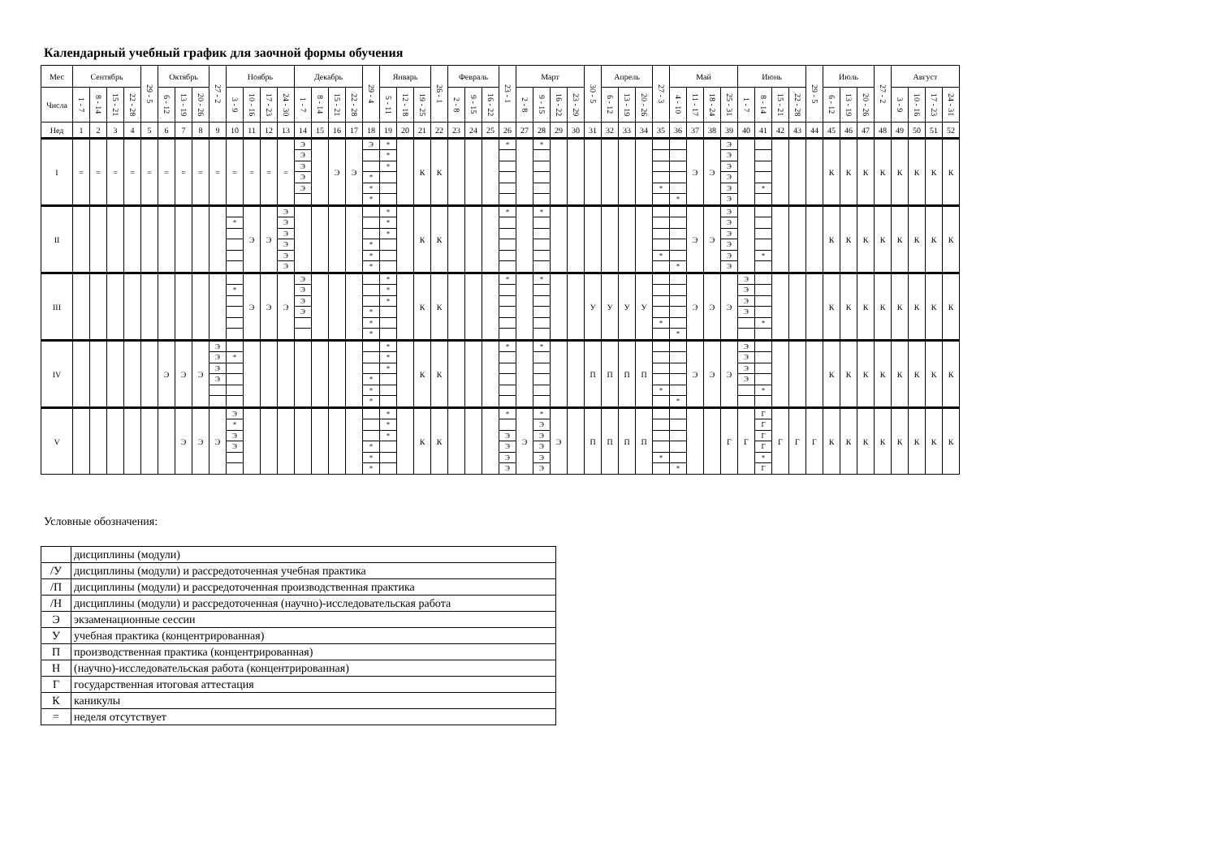Календарный учебный график для заочной формы обучения
| Мес | Сентябрь | | | | 29 - 5 | Октябрь | | | 27 - 2 | Ноябрь | | | | Декабрь | | | | 29 - 4 | Январь | | | 26 - 1 | Февраль | | | 23 - 1 | Март | | | | 30 - 5 | Апрель | | | 27 - 3 | Май | | | | Июнь | | | | 29 - 5 | Июль | | | 27 - 2 | Август | | | |
| Числа | 1 - 7 | 8 - 14 | 15 - 21 | 22 - 28 | | 6 - 12 | 13 - 19 | 20 - 26 | | 3 - 9 | 10 - 16 | 17 - 23 | 24 - 30 | 1 - 7 | 8 - 14 | 15 - 21 | 22 - 28 | | 5 - 11 | 12 - 18 | 19 - 25 | | 2 - 8 | 9 - 15 | 16 - 22 | | 2 - 8 | 9 - 15 | 16 - 22 | 23 - 29 | | 6 - 12 | 13 - 19 | 20 - 26 | | 4 - 10 | 11 - 17 | 18 - 24 | 25 - 31 | 1 - 7 | 8 - 14 | 15 - 21 | 22 - 28 | | 6 - 12 | 13 - 19 | 20 - 26 | | 3 - 9 | 10 - 16 | 17 - 23 | 24 - 31 |
| Нед | 1 | 2 | 3 | 4 | 5 | 6 | 7 | 8 | 9 | 10 | 11 | 12 | 13 | 14 | 15 | 16 | 17 | 18 | 19 | 20 | 21 | 22 | 23 | 24 | 25 | 26 | 27 | 28 | 29 | 30 | 31 | 32 | 33 | 34 | 35 | 36 | 37 | 38 | 39 | 40 | 41 | 42 | 43 | 44 | 45 | 46 | 47 | 48 | 49 | 50 | 51 | 52 |
| I | = | = | = | = | = | = | = | = | = | = | = | = | = | Э Э Э Э Э | | Э | Э | Э * * * | * * * | | К | К | | | | * | | * | | | | | | | * | * | Э | Э | Э Э Э Э Э Э | | * | | | | К | К | К | К | К | К | К | К |
| II | | | | | | | | | | * | Э | Э | Э Э Э Э Э Э | | | | | * * * | * * * | | К | К | | | | * | | * | | | | | | | * | * | Э | Э | Э Э Э Э Э Э | | * | | | | К | К | К | К | К | К | К | К |
| III | | | | | | | | | | * | Э | Э | Э | Э Э Э Э | | | | * * * | * * * | | К | К | | | | * | | * | | | У | У | У | У | * | * | Э | Э | Э | Э Э Э Э | * | | | | К | К | К | К | К | К | К | К |
| IV | | | | | | Э | Э | Э | Э Э Э Э | * | | | | | | | | * * * | * * * | | К | К | | | | * | | * | | | П | П | П | П | * | * | Э | Э | Э | Э Э Э Э | * | | | | К | К | К | К | К | К | К | К |
| V | | | | | | | Э | Э | Э | Э * Э Э | | | | | | | | * * * | * * * | | К | К | | | | * Э Э Э Э | Э | * Э Э Э Э Э | Э | | П | П | П | П | * | * | | | Г | Г | Г Г Г Г * Г | Г | Г | Г | К | К | К | К | К | К | К | К |
Условные обозначения:
| | дисциплины (модули) |
| /У | дисциплины (модули) и рассредоточенная учебная практика |
| /П | дисциплины (модули) и рассредоточенная производственная практика |
| /Н | дисциплины (модули) и рассредоточенная (научно)-исследовательская работа |
| Э | экзаменационные сессии |
| У | учебная практика (концентрированная) |
| П | производственная практика (концентрированная) |
| Н | (научно)-исследовательская работа (концентрированная) |
| Г | государственная итоговая аттестация |
| К | каникулы |
| = | неделя отсутствует |